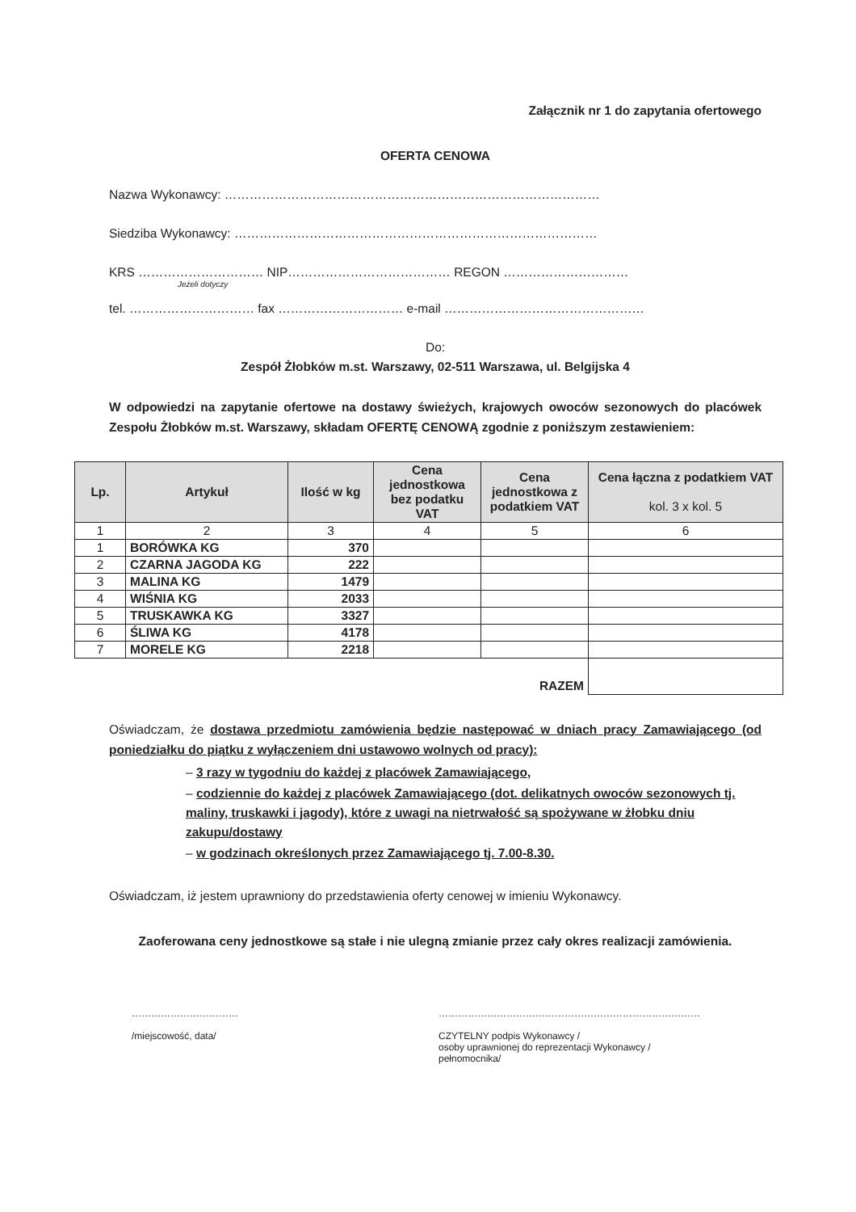Załącznik nr 1 do zapytania ofertowego
OFERTA CENOWA
Nazwa Wykonawcy: ………………………………………………………………………………
Siedziba Wykonawcy: ……………………………………………………………………………
KRS ………………………… NIP………………………………… REGON …………………………
Jeżeli dotyczy
tel. ………………………… fax ………………………… e-mail …………………………………………
Do:
Zespół Żłobków m.st. Warszawy, 02-511 Warszawa, ul. Belgijska 4
W odpowiedzi na zapytanie ofertowe na dostawy świeżych, krajowych owoców sezonowych do placówek Zespołu Żłobków m.st. Warszawy, składam OFERTĘ CENOWĄ zgodnie z poniższym zestawieniem:
| Lp. | Artykuł | Ilość w kg | Cena jednostkowa bez podatku VAT | Cena jednostkowa z podatkiem VAT | Cena łączna z podatkiem VAT kol. 3 x kol. 5 |
| --- | --- | --- | --- | --- | --- |
| 1 | 2 | 3 | 4 | 5 | 6 |
| 1 | BORÓWKA KG | 370 | | | |
| 2 | CZARNA JAGODA KG | 222 | | | |
| 3 | MALINA KG | 1479 | | | |
| 4 | WIŚNIA KG | 2033 | | | |
| 5 | TRUSKAWKA KG | 3327 | | | |
| 6 | ŚLIWA KG | 4178 | | | |
| 7 | MORELE KG | 2218 | | | |
| RAZEM | | | | | |
Oświadczam, że dostawa przedmiotu zamówienia będzie następować w dniach pracy Zamawiającego (od poniedziałku do piątku z wyłączeniem dni ustawowo wolnych od pracy):
– 3 razy w tygodniu do każdej z placówek Zamawiającego,
– codziennie do każdej z placówek Zamawiającego (dot. delikatnych owoców sezonowych tj. maliny, truskawki i jagody), które z uwagi na nietrwałość są spożywane w żłobku dniu zakupu/dostawy
– w godzinach określonych przez Zamawiającego tj. 7.00-8.30.
Oświadczam, iż jestem uprawniony do przedstawienia oferty cenowej w imieniu Wykonawcy.
Zaoferowana ceny jednostkowe są stałe i nie ulegną zmianie przez cały okres realizacji zamówienia.
……………………………
/miejscowość, data/
………………………………………………………………………
CZYTELNY podpis Wykonawcy /
osoby uprawnionej do reprezentacji Wykonawcy /
pełnomocnika/